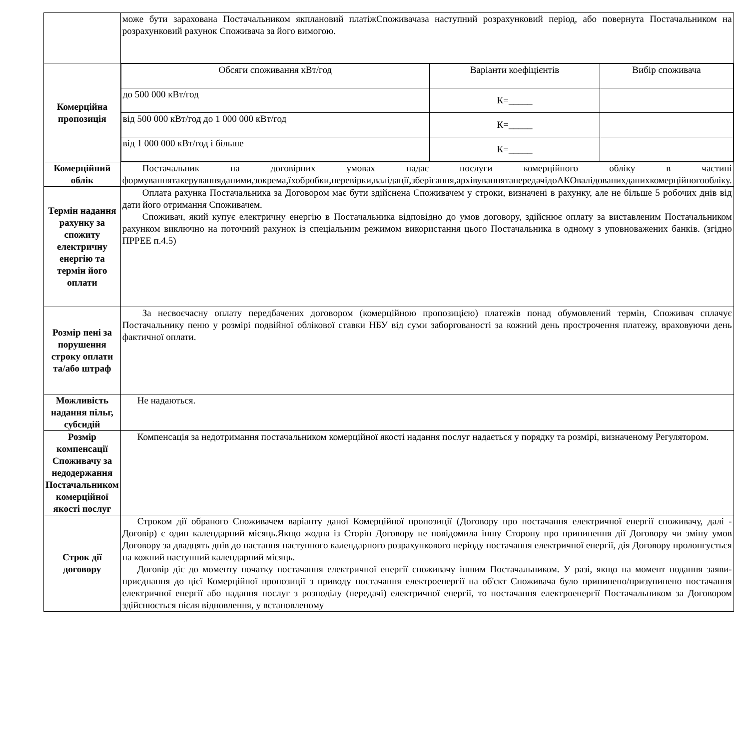| | може бути зарахована Постачальником якплановий платіжСпоживачаза наступний розрахунковий період, або повернута Постачальником на розрахунковий рахунок Споживача за його вимогою. |
| Комерційна пропозиція | / Обсяги споживання кВт/год / Варіанти коефіцієнтів / Вибір споживача / / до 500 000 кВт/год / К=_____ / / / від 500 000 кВт/год до 1 000 000 кВт/год / К=_____ / / / від 1 000 000 кВт/год і більше / К=_____ / / |
| Комерційний облік | Постачальник на договірних умовах надає послуги комерційного обліку в частині формуваннятакеруванняданими,зокрема,їхобробки,перевірки,валідації,зберігання,архівуваннятапередачідоАКОвалідованихданихкомерційногообліку. |
| Термін надання рахунку за спожиту електричну енергію та термін його оплати | Оплата рахунка Постачальника за Договором має бути здійснена Споживачем у строки, визначені в рахунку, але не більше 5 робочих днів від дати його отримання Споживачем. Споживач, який купує електричну енергію в Постачальника відповідно до умов договору, здійснює оплату за виставленим Постачальником рахунком виключно на поточний рахунок із спеціальним режимом використання цього Постачальника в одному з уповноважених банків. (згідно ПРРЕЕ п.4.5) |
| Розмір пені за порушення строку оплати та/або штраф | За несвоєчасну оплату передбачених договором (комерційною пропозицією) платежів понад обумовлений термін, Споживач сплачує Постачальнику пеню у розмірі подвійної облікової ставки НБУ від суми заборгованості за кожний день прострочення платежу, враховуючи день фактичної оплати. |
| Можливість надання пільг, субсидій | Не надаються. |
| Розмір компенсації Споживачу за недодержання Постачальником комерційної якості послуг | Компенсація за недотримання постачальником комерційної якості надання послуг надається у порядку та розмірі, визначеному Регулятором. |
| Строк дії договору | Строком дії обраного Споживачем варіанту даної Комерційної пропозиції (Договору про постачання електричної енергії споживачу, далі - Договір) є один календарний місяць.Якщо жодна із Сторін Договору не повідомила іншу Сторону про припинення дії Договору чи зміну умов Договору за двадцять днів до настання наступного календарного розрахункового періоду постачання електричної енергії, дія Договору пролонгується на кожний наступний календарний місяць. Договір діє до моменту початку постачання електричної енергії споживачу іншим Постачальником. У разі, якщо на момент подання заяви-приєднання до цієї Комерційної пропозиції з приводу постачання електроенергії на об'єкт Споживача було припинено/призупинено постачання електричної енергії або надання послуг з розподілу (передачі) електричної енергії, то постачання електроенергії Постачальником за Договором здійснюється після відновлення, у встановленому |